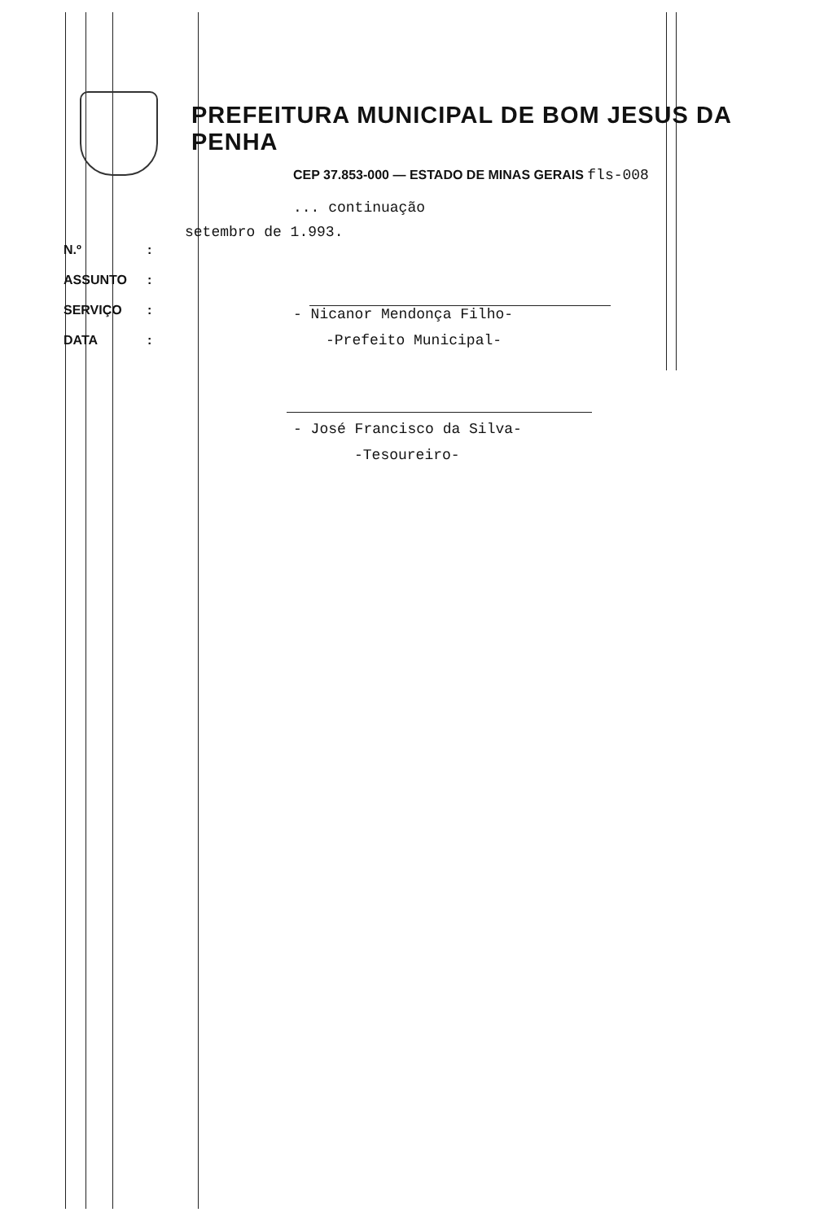PREFEITURA MUNICIPAL DE BOM JESUS DA PENHA
CEP 37.853-000 — ESTADO DE MINAS GERAIS fls-008
... continuação
setembro de 1.993.
N.º:
ASSUNTO:
SERVIÇO:
DATA:
- Nicanor Mendonça Filho-
-Prefeito Municipal-
- José Francisco da Silva-
-Tesoureiro-